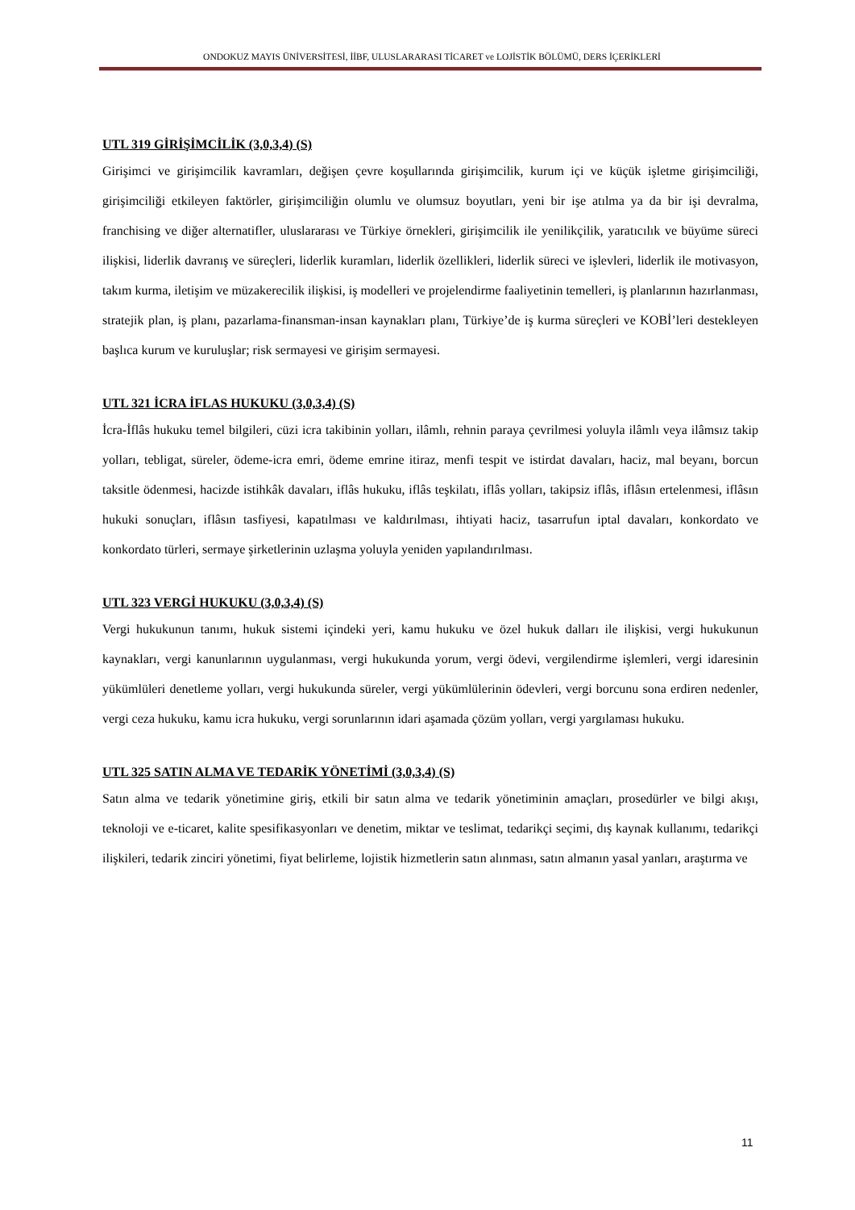ONDOKUZ MAYIS ÜNİVERSİTESİ, İİBF, ULUSLARARASI TİCARET ve LOJİSTİK BÖLÜMÜ, DERS İÇERİKLERİ
UTL 319 GİRİŞİMCİLİK (3,0,3,4) (S)
Girişimci ve girişimcilik kavramları, değişen çevre koşullarında girişimcilik, kurum içi ve küçük işletme girişimciliği, girişimciliği etkileyen faktörler, girişimciliğin olumlu ve olumsuz boyutları, yeni bir işe atılma ya da bir işi devralma, franchising ve diğer alternatifler, uluslararası ve Türkiye örnekleri, girişimcilik ile yenilikçilik, yaratıcılık ve büyüme süreci ilişkisi, liderlik davranış ve süreçleri, liderlik kuramları, liderlik özellikleri, liderlik süreci ve işlevleri, liderlik ile motivasyon, takım kurma, iletişim ve müzakerecilik ilişkisi, iş modelleri ve projelendirme faaliyetinin temelleri, iş planlarının hazırlanması, stratejik plan, iş planı, pazarlama-finansman-insan kaynakları planı, Türkiye’de iş kurma süreçleri ve KOBİ’leri destekleyen başlıca kurum ve kuruluşlar; risk sermayesi ve girişim sermayesi.
UTL 321 İCRA İFLAS HUKUKU (3,0,3,4) (S)
İcra-İflâs hukuku temel bilgileri, cüzi icra takibinin yolları, ilâmlı, rehnin paraya çevrilmesi yoluyla ilâmlı veya ilâmsız takip yolları, tebligat, süreler, ödeme-icra emri, ödeme emrine itiraz, menfi tespit ve istirdat davaları, haciz, mal beyanı, borcun taksitle ödenmesi, hacizde istihkâk davaları, iflâs hukuku, iflâs teşkilatı, iflâs yolları, takipsiz iflâs, iflâsın ertelenmesi, iflâsın hukuki sonuçları, iflâsın tasfiyesi, kapatılması ve kaldırılması, ihtiyati haciz, tasarrufun iptal davaları, konkordato ve konkordato türleri, sermaye şirketlerinin uzlaşma yoluyla yeniden yapılandırılması.
UTL 323 VERGİ HUKUKU (3,0,3,4) (S)
Vergi hukukunun tanımı, hukuk sistemi içindeki yeri, kamu hukuku ve özel hukuk dalları ile ilişkisi, vergi hukukunun kaynakları, vergi kanunlarının uygulanması, vergi hukukunda yorum, vergi ödevi, vergilendirme işlemleri, vergi idaresinin yükümlüleri denetleme yolları, vergi hukukunda süreler, vergi yükümlülerinin ödevleri, vergi borcunu sona erdiren nedenler, vergi ceza hukuku, kamu icra hukuku, vergi sorunlarının idari aşamada çözüm yolları, vergi yargılaması hukuku.
UTL 325 SATIN ALMA VE TEDARİK YÖNETİMİ (3,0,3,4) (S)
Satın alma ve tedarik yönetimine giriş, etkili bir satın alma ve tedarik yönetiminin amaçları, prosedürler ve bilgi akışı, teknoloji ve e-ticaret, kalite spesifikasyonları ve denetim, miktar ve teslimat, tedarikçi seçimi, dış kaynak kullanımı, tedarikçi ilişkileri, tedarik zinciri yönetimi, fiyat belirleme, lojistik hizmetlerin satın alınması, satın almanın yasal yanları, araştırma ve
11